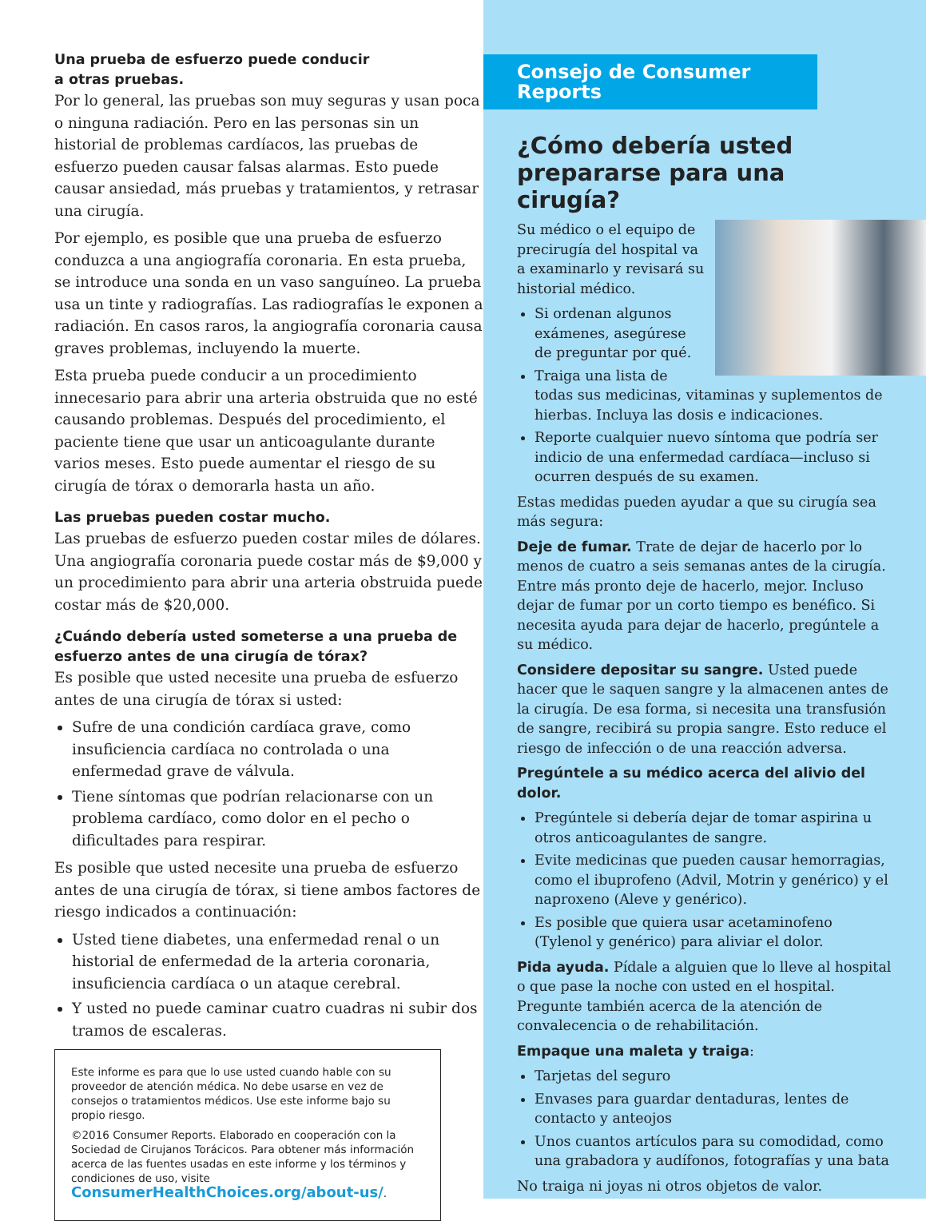Una prueba de esfuerzo puede conducir
a otras pruebas.
Por lo general, las pruebas son muy seguras y usan poca o ninguna radiación. Pero en las personas sin un historial de problemas cardíacos, las pruebas de esfuerzo pueden causar falsas alarmas. Esto puede causar ansiedad, más pruebas y tratamientos, y retrasar una cirugía.
Por ejemplo, es posible que una prueba de esfuerzo conduzca a una angiografía coronaria. En esta prueba, se introduce una sonda en un vaso sanguíneo. La prueba usa un tinte y radiografías. Las radiografías le exponen a radiación. En casos raros, la angiografía coronaria causa graves problemas, incluyendo la muerte.
Esta prueba puede conducir a un procedimiento innecesario para abrir una arteria obstruida que no esté causando problemas. Después del procedimiento, el paciente tiene que usar un anticoagulante durante varios meses. Esto puede aumentar el riesgo de su cirugía de tórax o demorarla hasta un año.
Las pruebas pueden costar mucho.
Las pruebas de esfuerzo pueden costar miles de dólares. Una angiografía coronaria puede costar más de $9,000 y un procedimiento para abrir una arteria obstruida puede costar más de $20,000.
¿Cuándo debería usted someterse a una prueba de esfuerzo antes de una cirugía de tórax?
Es posible que usted necesite una prueba de esfuerzo antes de una cirugía de tórax si usted:
Sufre de una condición cardíaca grave, como insuficiencia cardíaca no controlada o una enfermedad grave de válvula.
Tiene síntomas que podrían relacionarse con un problema cardíaco, como dolor en el pecho o dificultades para respirar.
Es posible que usted necesite una prueba de esfuerzo antes de una cirugía de tórax, si tiene ambos factores de riesgo indicados a continuación:
Usted tiene diabetes, una enfermedad renal o un historial de enfermedad de la arteria coronaria, insuficiencia cardíaca o un ataque cerebral.
Y usted no puede caminar cuatro cuadras ni subir dos tramos de escaleras.
Este informe es para que lo use usted cuando hable con su proveedor de atención médica. No debe usarse en vez de consejos o tratamientos médicos. Use este informe bajo su propio riesgo.
©2016 Consumer Reports. Elaborado en cooperación con la Sociedad de Cirujanos Torácicos. Para obtener más información acerca de las fuentes usadas en este informe y los términos y condiciones de uso, visite ConsumerHealthChoices.org/about-us/.
Consejo de Consumer Reports
¿Cómo debería usted prepararse para una cirugía?
Su médico o el equipo de precirugía del hospital va a examinarlo y revisará su historial médico.
Si ordenan algunos exámenes, asegúrese de preguntar por qué.
Traiga una lista de todas sus medicinas, vitaminas y suplementos de hierbas. Incluya las dosis e indicaciones.
Reporte cualquier nuevo síntoma que podría ser indicio de una enfermedad cardíaca—incluso si ocurren después de su examen.
Estas medidas pueden ayudar a que su cirugía sea más segura:
Deje de fumar. Trate de dejar de hacerlo por lo menos de cuatro a seis semanas antes de la cirugía. Entre más pronto deje de hacerlo, mejor. Incluso dejar de fumar por un corto tiempo es benéfico. Si necesita ayuda para dejar de hacerlo, pregúntele a su médico.
Considere depositar su sangre. Usted puede hacer que le saquen sangre y la almacenen antes de la cirugía. De esa forma, si necesita una transfusión de sangre, recibirá su propia sangre. Esto reduce el riesgo de infección o de una reacción adversa.
Pregúntele a su médico acerca del alivio del dolor.
Pregúntele si debería dejar de tomar aspirina u otros anticoagulantes de sangre.
Evite medicinas que pueden causar hemorragias, como el ibuprofeno (Advil, Motrin y genérico) y el naproxeno (Aleve y genérico).
Es posible que quiera usar acetaminofeno (Tylenol y genérico) para aliviar el dolor.
Pida ayuda. Pídale a alguien que lo lleve al hospital o que pase la noche con usted en el hospital. Pregunte también acerca de la atención de convalecencia o de rehabilitación.
Empaque una maleta y traiga:
Tarjetas del seguro
Envases para guardar dentaduras, lentes de contacto y anteojos
Unos cuantos artículos para su comodidad, como una grabadora y audífonos, fotografías y una bata
No traiga ni joyas ni otros objetos de valor.